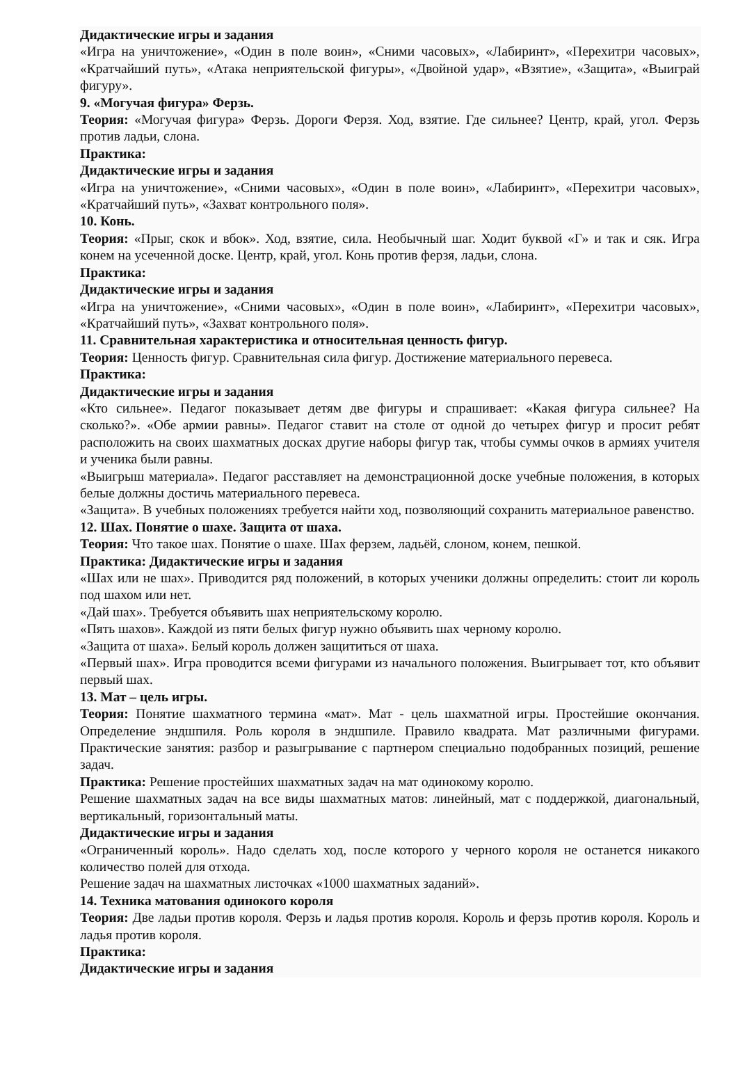Дидактические игры и задания
«Игра на уничтожение», «Один в поле воин», «Сними часовых», «Лабиринт», «Перехитри часовых», «Кратчайший путь», «Атака неприятельской фигуры», «Двойной удар», «Взятие», «Защита», «Выиграй фигуру».
9. «Могучая фигура» Ферзь.
Теория: «Могучая фигура» Ферзь. Дороги Ферзя. Ход, взятие. Где сильнее? Центр, край, угол. Ферзь против ладьи, слона.
Практика:
Дидактические игры и задания
«Игра на уничтожение», «Сними часовых», «Один в поле воин», «Лабиринт», «Перехитри часовых», «Кратчайший путь», «Захват контрольного поля».
10. Конь.
Теория: «Прыг, скок и вбок». Ход, взятие, сила. Необычный шаг. Ходит буквой «Г» и так и сяк. Игра конем на усеченной доске. Центр, край, угол. Конь против ферзя, ладьи, слона.
Практика:
Дидактические игры и задания
«Игра на уничтожение», «Сними часовых», «Один в поле воин», «Лабиринт», «Перехитри часовых», «Кратчайший путь», «Захват контрольного поля».
11. Сравнительная характеристика и относительная ценность фигур.
Теория: Ценность фигур. Сравнительная сила фигур. Достижение материального перевеса.
Практика:
Дидактические игры и задания
«Кто сильнее». Педагог показывает детям две фигуры и спрашивает: «Какая фигура сильнее? На сколько?». «Обе армии равны». Педагог ставит на столе от одной до четырех фигур и просит ребят расположить на своих шахматных досках другие наборы фигур так, чтобы суммы очков в армиях учителя и ученика были равны.
«Выигрыш материала». Педагог расставляет на демонстрационной доске учебные положения, в которых белые должны достичь материального перевеса.
«Защита». В учебных положениях требуется найти ход, позволяющий сохранить материальное равенство.
12. Шах. Понятие о шахе. Защита от шаха.
Теория: Что такое шах. Понятие о шахе. Шах ферзем, ладьёй, слоном, конем, пешкой.
Практика: Дидактические игры и задания
«Шах или не шах». Приводится ряд положений, в которых ученики должны определить: стоит ли король под шахом или нет.
«Дай шах». Требуется объявить шах неприятельскому королю.
«Пять шахов». Каждой из пяти белых фигур нужно объявить шах черному королю.
«Защита от шаха». Белый король должен защититься от шаха.
«Первый шах». Игра проводится всеми фигурами из начального положения. Выигрывает тот, кто объявит первый шах.
13. Мат – цель игры.
Теория: Понятие шахматного термина «мат». Мат - цель шахматной игры. Простейшие окончания. Определение эндшпиля. Роль короля в эндшпиле. Правило квадрата. Мат различными фигурами. Практические занятия: разбор и разыгрывание с партнером специально подобранных позиций, решение задач.
Практика: Решение простейших шахматных задач на мат одинокому королю.
Решение шахматных задач на все виды шахматных матов: линейный, мат с поддержкой, диагональный, вертикальный, горизонтальный маты.
Дидактические игры и задания
«Ограниченный король». Надо сделать ход, после которого у черного короля не останется никакого количество полей для отхода.
Решение задач на шахматных листочках «1000 шахматных заданий».
14. Техника матования одинокого короля
Теория: Две ладьи против короля. Ферзь и ладья против короля. Король и ферзь против короля. Король и ладья против короля.
Практика:
Дидактические игры и задания